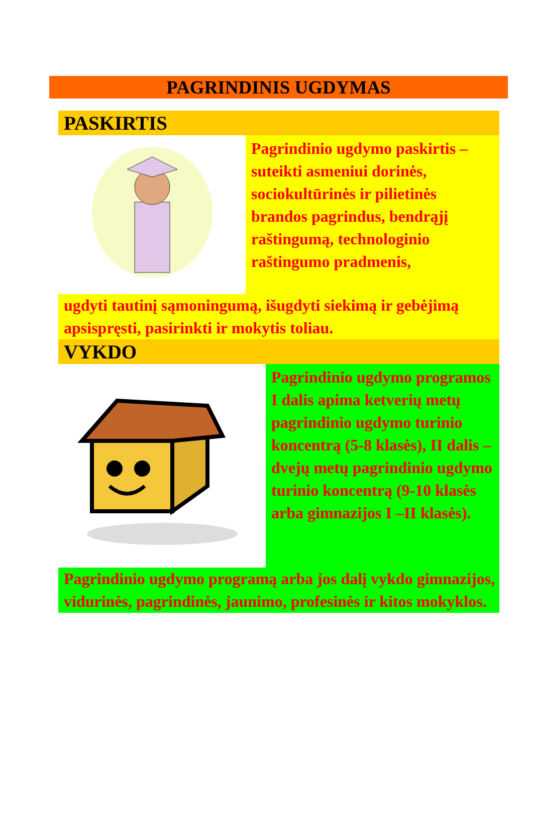PAGRINDINIS UGDYMAS
PASKIRTIS
Pagrindinio ugdymo paskirtis – suteikti asmeniui dorinės, sociokultūrinės ir pilietinės brandos pagrindus, bendrąjį raštingumą, technologinio raštingumo pradmenis,
ugdyti tautinį sąmoningumą, išugdyti siekimą ir gebėjimą apsispręsti, pasirinkti ir mokytis toliau.
VYKDO
Pagrindinio ugdymo programos I dalis apima ketverių metų pagrindinio ugdymo turinio koncentrą (5-8 klasės), II dalis – dvejų metų pagrindinio ugdymo turinio koncentrą (9-10 klasės arba gimnazijos I –II klasės).
Pagrindinio ugdymo programą arba jos dalį vykdo gimnazijos, vidurinės, pagrindinės, jaunimo, profesinės ir kitos mokyklos.